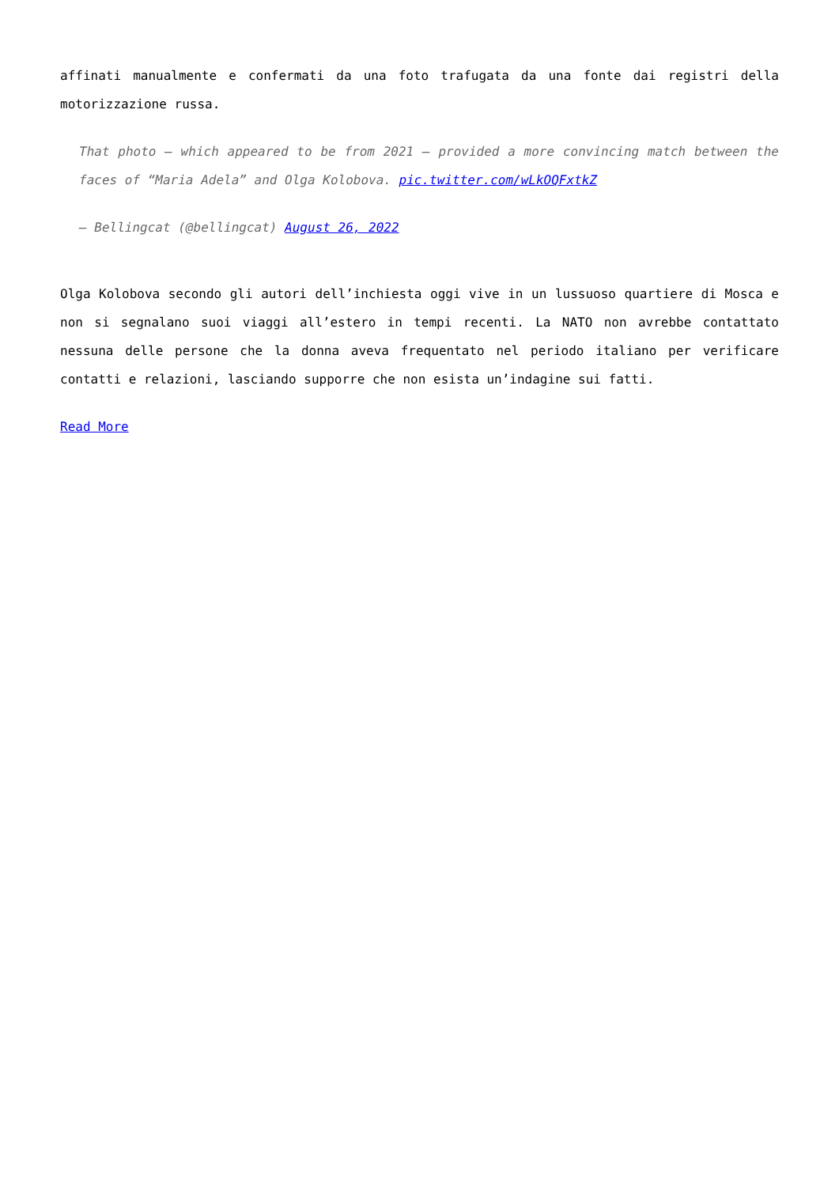affinati manualmente e confermati da una foto trafugata da una fonte dai registri della motorizzazione russa.
That photo – which appeared to be from 2021 – provided a more convincing match between the faces of “Maria Adela” and Olga Kolobova. pic.twitter.com/wLkOQFxtkZ
— Bellingcat (@bellingcat) August 26, 2022
Olga Kolobova secondo gli autori dell’inchiesta oggi vive in un lussuoso quartiere di Mosca e non si segnalano suoi viaggi all’estero in tempi recenti. La NATO non avrebbe contattato nessuna delle persone che la donna aveva frequentato nel periodo italiano per verificare contatti e relazioni, lasciando supporre che non esista un’indagine sui fatti.
Read More